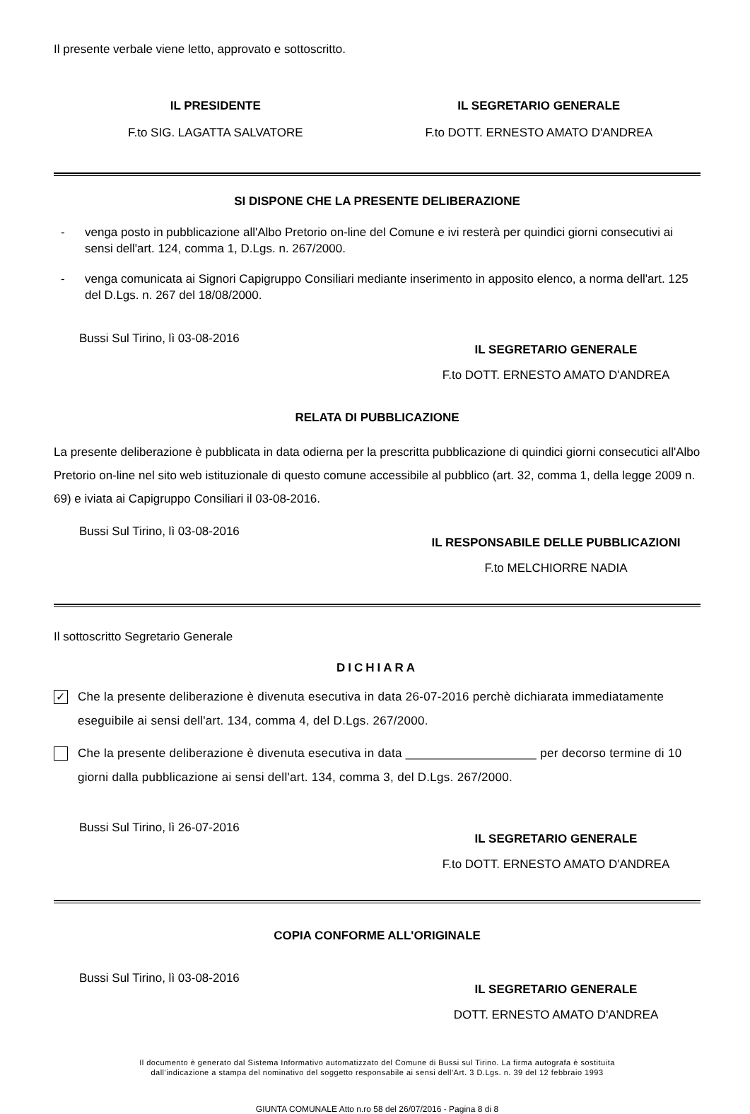Il presente verbale viene letto, approvato e sottoscritto.
IL PRESIDENTE
F.to SIG. LAGATTA SALVATORE
IL SEGRETARIO GENERALE
F.to DOTT. ERNESTO AMATO D'ANDREA
SI DISPONE CHE LA PRESENTE DELIBERAZIONE
- venga posto in pubblicazione all'Albo Pretorio on-line del Comune e ivi resterà per quindici giorni consecutivi ai sensi dell'art. 124, comma 1, D.Lgs. n. 267/2000.
- venga comunicata ai Signori Capigruppo Consiliari mediante inserimento in apposito elenco, a norma dell'art. 125 del D.Lgs. n. 267 del 18/08/2000.
Bussi Sul Tirino, lì 03-08-2016
IL SEGRETARIO GENERALE
F.to DOTT. ERNESTO AMATO D'ANDREA
RELATA DI PUBBLICAZIONE
La presente deliberazione è pubblicata in data odierna per la prescritta pubblicazione di quindici giorni consecutici all'Albo Pretorio on-line nel sito web istituzionale di questo comune accessibile al pubblico (art. 32, comma 1, della legge 2009 n. 69) e iviata ai Capigruppo Consiliari il 03-08-2016.
Bussi Sul Tirino, lì 03-08-2016
IL RESPONSABILE DELLE PUBBLICAZIONI
F.to MELCHIORRE NADIA
Il sottoscritto Segretario Generale
DICHIARA
✓
Che la presente deliberazione è divenuta esecutiva in data 26-07-2016 perchè dichiarata immediatamente eseguibile ai sensi dell'art. 134, comma 4, del D.Lgs. 267/2000.
Che la presente deliberazione è divenuta esecutiva in data ___________________ per decorso termine di 10 giorni dalla pubblicazione ai sensi dell'art. 134, comma 3, del D.Lgs. 267/2000.
Bussi Sul Tirino, lì 26-07-2016
IL SEGRETARIO GENERALE
F.to DOTT. ERNESTO AMATO D'ANDREA
COPIA CONFORME ALL'ORIGINALE
Bussi Sul Tirino, lì 03-08-2016
IL SEGRETARIO GENERALE
DOTT. ERNESTO AMATO D'ANDREA
Il documento è generato dal Sistema Informativo automatizzato del Comune di Bussi sul Tirino. La firma autografa è sostituita
dall'indicazione a stampa del nominativo del soggetto responsabile ai sensi dell'Art. 3 D.Lgs. n. 39 del 12 febbraio 1993
GIUNTA COMUNALE Atto n.ro 58 del 26/07/2016 - Pagina 8 di 8